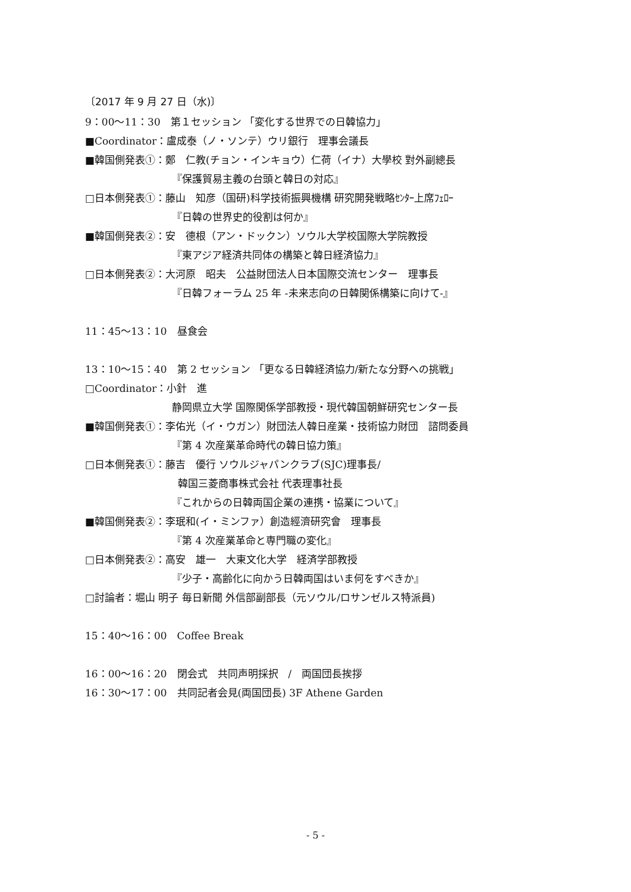〔2017 年 9 月 27 日（水)〕
9：00～11：30　第１セッション 「変化する世界での日韓協力」
■Coordinator：盧成泰（ノ・ソンテ）ウリ銀行　理事会議長
■韓国側発表①：鄭　仁教(チョン・インキョウ）仁荷（イナ）大學校 對外副總長
『保護貿易主義の台頭と韓日の対応』
□日本側発表①：藤山　知彦（国研)科学技術振興機構 研究開発戦略ｾﾝﾀｰ上席ﾌｪﾛｰ
『日韓の世界史的役割は何か』
■韓国側発表②：安　德根（アン・ドックン）ソウル大学校国際大学院教授
『東アジア経済共同体の構築と韓日経済協力』
□日本側発表②：大河原　昭夫　公益財団法人日本国際交流センター　理事長
『日韓フォーラム 25 年 -未来志向の日韓関係構築に向けて-』
11：45～13：10　昼食会
13：10～15：40　第 2 セッション 「更なる日韓経済協力/新たな分野への挑戦」
□Coordinator：小針　進
静岡県立大学 国際関係学部教授・現代韓国朝鮮研究センター長
■韓国側発表①：李佑光（イ・ウガン）財団法人韓日産業・技術協力財団　諮問委員
『第 4 次産業革命時代の韓日協力策』
□日本側発表①：藤吉　優行 ソウルジャパンクラブ(SJC)理事長/
韓国三菱商事株式会社 代表理事社長
『これからの日韓両国企業の連携・協業について』
■韓国側発表②：李珉和(イ・ミンファ）創造經濟研究會　理事長
『第 4 次産業革命と専門職の変化』
□日本側発表②：高安　雄一　大東文化大学　経済学部教授
『少子・高齢化に向かう日韓両国はいま何をすべきか』
□討論者：堀山 明子 毎日新聞 外信部副部長（元ソウル/ロサンゼルス特派員)
15：40～16：00　Coffee Break
16：00～16：20　閉会式　共同声明採択　/　両国団長挨拶
16：30～17：00　共同記者会見(両国団長) 3F Athene Garden
- 5 -